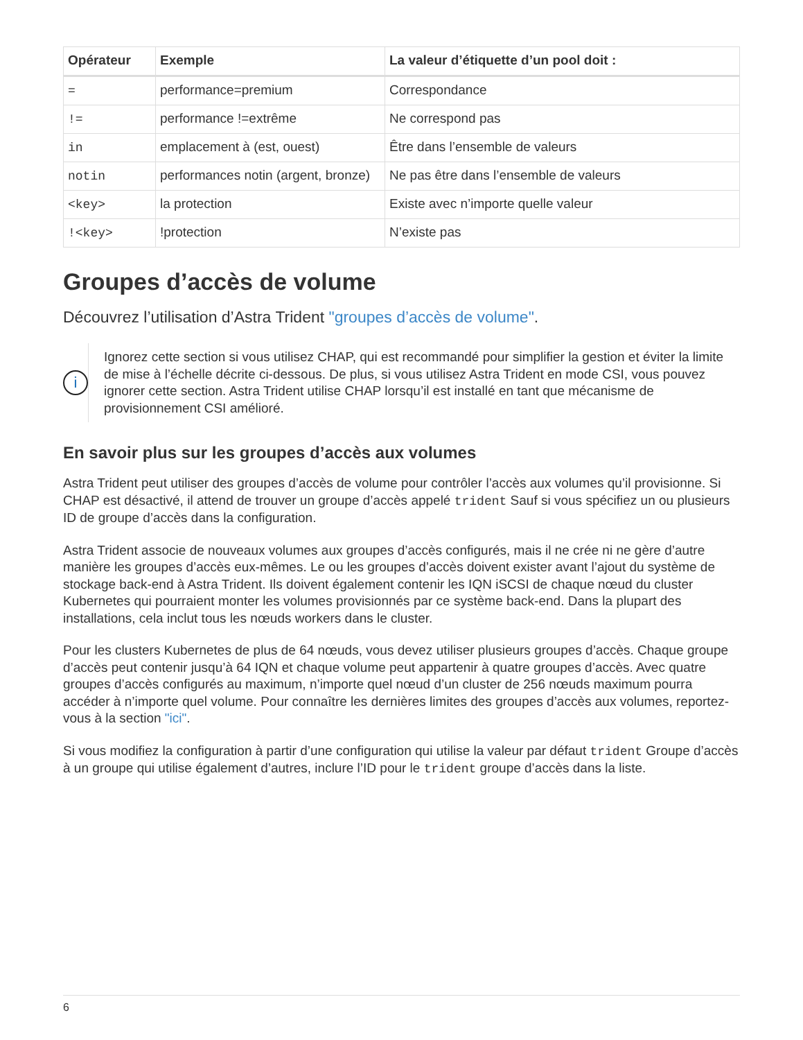| Opérateur | Exemple | La valeur d’étiquette d’un pool doit : |
| --- | --- | --- |
| = | performance=premium | Correspondance |
| != | performance !=extrême | Ne correspond pas |
| in | emplacement à (est, ouest) | Être dans l’ensemble de valeurs |
| notin | performances notin (argent, bronze) | Ne pas être dans l’ensemble de valeurs |
| <key> | la protection | Existe avec n’importe quelle valeur |
| !<key> | !protection | N’existe pas |
Groupes d’accès de volume
Découvrez l’utilisation d’Astra Trident "groupes d’accès de volume".
i
Ignorez cette section si vous utilisez CHAP, qui est recommandé pour simplifier la gestion et éviter la limite de mise à l’échelle décrite ci-dessous. De plus, si vous utilisez Astra Trident en mode CSI, vous pouvez ignorer cette section. Astra Trident utilise CHAP lorsqu’il est installé en tant que mécanisme de provisionnement CSI amélioré.
En savoir plus sur les groupes d’accès aux volumes
Astra Trident peut utiliser des groupes d’accès de volume pour contrôler l’accès aux volumes qu’il provisionne. Si CHAP est désactivé, il attend de trouver un groupe d’accès appelé trident Sauf si vous spécifiez un ou plusieurs ID de groupe d’accès dans la configuration.
Astra Trident associe de nouveaux volumes aux groupes d’accès configurés, mais il ne crée ni ne gère d’autre manière les groupes d’accès eux-mêmes. Le ou les groupes d’accès doivent exister avant l’ajout du système de stockage back-end à Astra Trident. Ils doivent également contenir les IQN iSCSI de chaque nœud du cluster Kubernetes qui pourraient monter les volumes provisionnés par ce système back-end. Dans la plupart des installations, cela inclut tous les nœuds workers dans le cluster.
Pour les clusters Kubernetes de plus de 64 nœuds, vous devez utiliser plusieurs groupes d’accès. Chaque groupe d’accès peut contenir jusqu’à 64 IQN et chaque volume peut appartenir à quatre groupes d’accès. Avec quatre groupes d’accès configurés au maximum, n’importe quel nœud d’un cluster de 256 nœuds maximum pourra accéder à n’importe quel volume. Pour connaître les dernières limites des groupes d’accès aux volumes, reportez-vous à la section "ici".
Si vous modifiez la configuration à partir d’une configuration qui utilise la valeur par défaut trident Groupe d’accès à un groupe qui utilise également d’autres, inclure l’ID pour le trident groupe d’accès dans la liste.
6